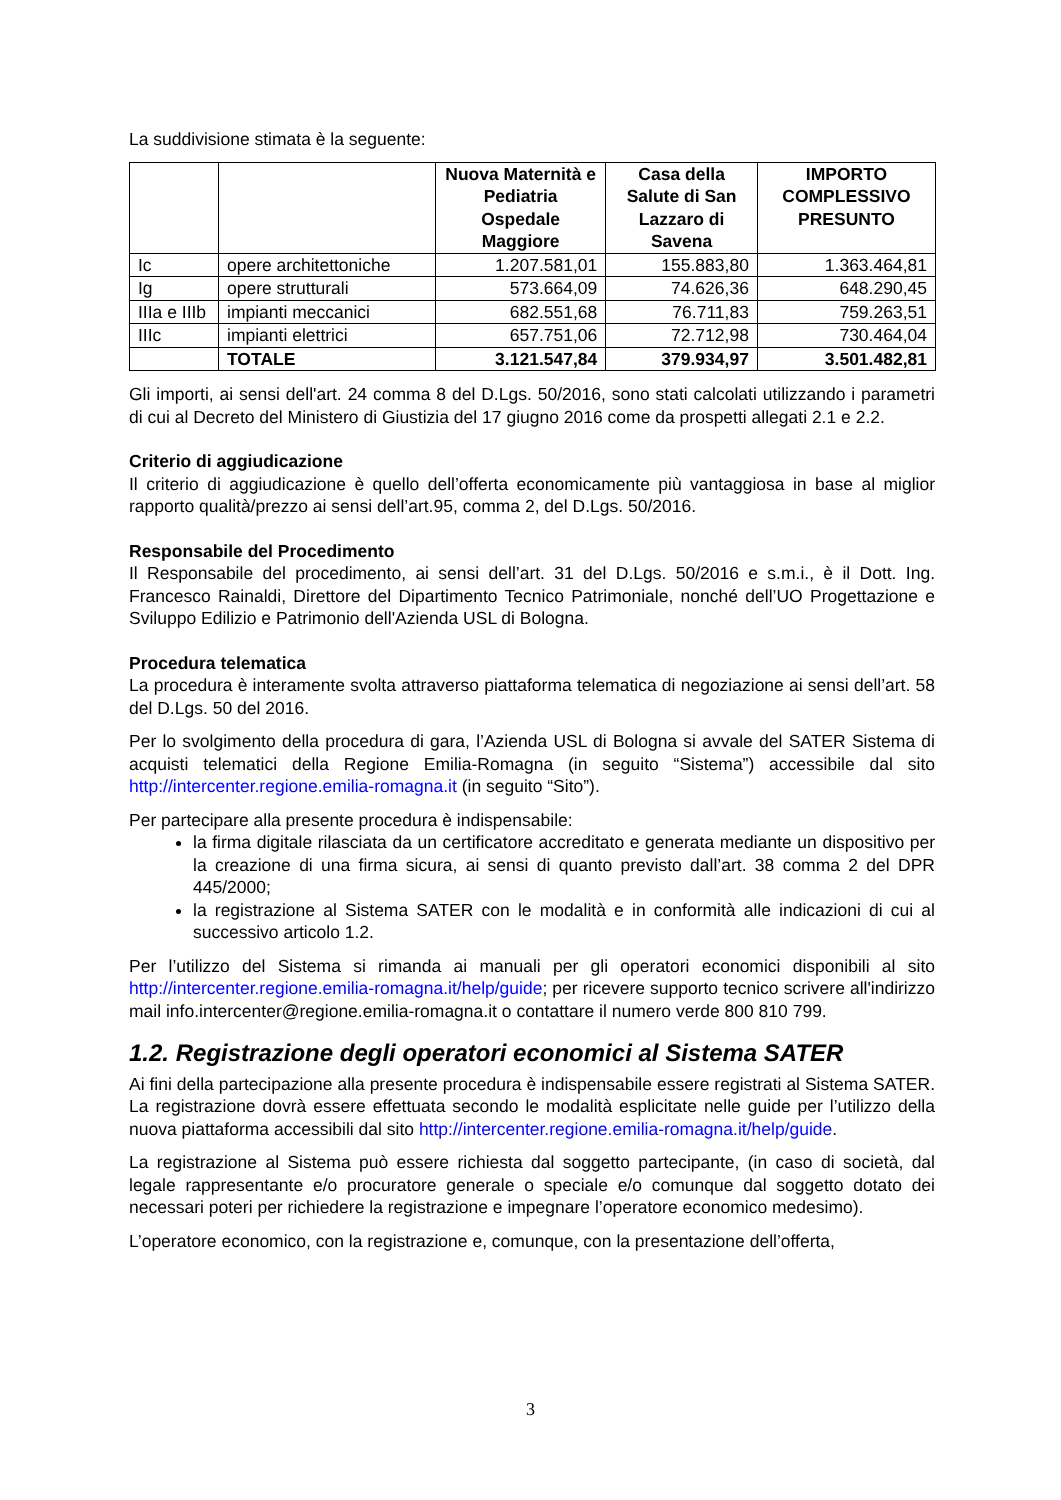La suddivisione stimata è la seguente:
| | | Nuova Maternità e Pediatria Ospedale Maggiore | Casa della Salute di San Lazzaro di Savena | IMPORTO COMPLESSIVO PRESUNTO |
| --- | --- | --- | --- | --- |
| Ic | opere architettoniche | 1.207.581,01 | 155.883,80 | 1.363.464,81 |
| Ig | opere strutturali | 573.664,09 | 74.626,36 | 648.290,45 |
| IIIa e IIIb | impianti meccanici | 682.551,68 | 76.711,83 | 759.263,51 |
| IIIc | impianti elettrici | 657.751,06 | 72.712,98 | 730.464,04 |
| | TOTALE | 3.121.547,84 | 379.934,97 | 3.501.482,81 |
Gli importi, ai sensi dell'art. 24 comma 8 del D.Lgs. 50/2016, sono stati calcolati utilizzando i parametri di cui al Decreto del Ministero di Giustizia del 17 giugno 2016 come da prospetti allegati 2.1 e 2.2.
Criterio di aggiudicazione
Il criterio di aggiudicazione è quello dell’offerta economicamente più vantaggiosa in base al miglior rapporto qualità/prezzo ai sensi dell’art.95, comma 2, del D.Lgs. 50/2016.
Responsabile del Procedimento
Il Responsabile del procedimento, ai sensi dell’art. 31 del D.Lgs. 50/2016 e s.m.i., è il Dott. Ing. Francesco Rainaldi, Direttore del Dipartimento Tecnico Patrimoniale, nonché dell’UO Progettazione e Sviluppo Edilizio e Patrimonio dell'Azienda USL di Bologna.
Procedura telematica
La procedura è interamente svolta attraverso piattaforma telematica di negoziazione ai sensi dell’art. 58 del D.Lgs. 50 del 2016.
Per lo svolgimento della procedura di gara, l’Azienda USL di Bologna si avvale del SATER Sistema di acquisti telematici della Regione Emilia-Romagna (in seguito “Sistema”) accessibile dal sito http://intercenter.regione.emilia-romagna.it (in seguito “Sito”).
Per partecipare alla presente procedura è indispensabile:
la firma digitale rilasciata da un certificatore accreditato e generata mediante un dispositivo per la creazione di una firma sicura, ai sensi di quanto previsto dall’art. 38 comma 2 del DPR 445/2000;
la registrazione al Sistema SATER con le modalità e in conformità alle indicazioni di cui al successivo articolo 1.2.
Per l’utilizzo del Sistema si rimanda ai manuali per gli operatori economici disponibili al sito http://intercenter.regione.emilia-romagna.it/help/guide; per ricevere supporto tecnico scrivere all'indirizzo mail info.intercenter@regione.emilia-romagna.it o contattare il numero verde 800 810 799.
1.2. Registrazione degli operatori economici al Sistema SATER
Ai fini della partecipazione alla presente procedura è indispensabile essere registrati al Sistema SATER. La registrazione dovrà essere effettuata secondo le modalità esplicitate nelle guide per l’utilizzo della nuova piattaforma accessibili dal sito http://intercenter.regione.emilia-romagna.it/help/guide.
La registrazione al Sistema può essere richiesta dal soggetto partecipante, (in caso di società, dal legale rappresentante e/o procuratore generale o speciale e/o comunque dal soggetto dotato dei necessari poteri per richiedere la registrazione e impegnare l’operatore economico medesimo).
L’operatore economico, con la registrazione e, comunque, con la presentazione dell’offerta,
3